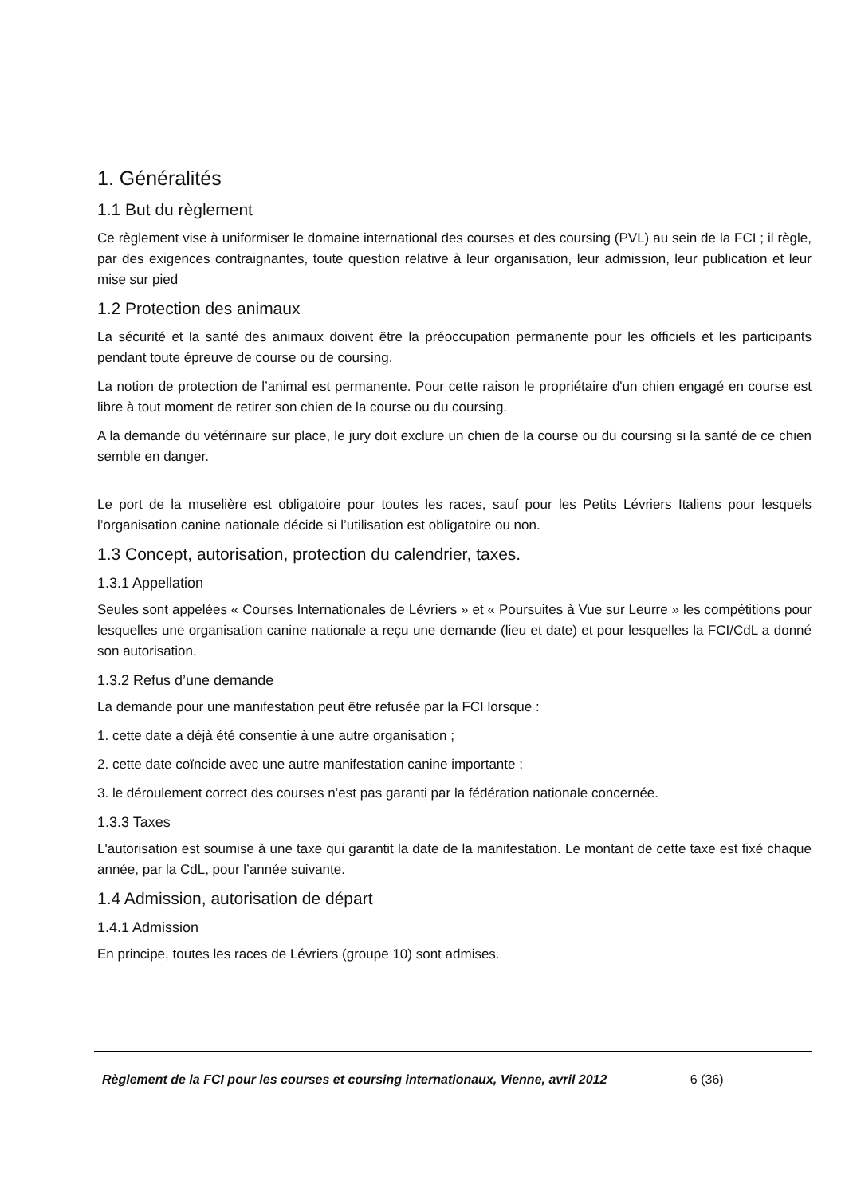1. Généralités
1.1 But du règlement
Ce règlement vise à uniformiser le domaine international des courses et des coursing (PVL) au sein de la FCI ; il règle, par des exigences contraignantes, toute question relative à leur organisation, leur admission, leur publication et leur mise sur pied
1.2 Protection des animaux
La sécurité et la santé des animaux doivent être la préoccupation permanente pour les officiels et les participants pendant toute épreuve de course ou de coursing.
La notion de protection de l’animal est permanente. Pour cette raison le propriétaire d'un chien engagé en course est libre à tout moment de retirer son chien de la course ou du coursing.
A la demande du vétérinaire sur place, le jury doit exclure un chien de la course ou du coursing si la santé de ce chien semble en danger.
Le port de la muselière est obligatoire pour toutes les races, sauf pour les Petits Lévriers Italiens pour lesquels l’organisation canine nationale décide si l’utilisation est obligatoire ou non.
1.3 Concept, autorisation, protection du calendrier, taxes.
1.3.1 Appellation
Seules sont appelées « Courses Internationales de Lévriers » et « Poursuites à Vue sur Leurre » les compétitions pour lesquelles une organisation canine nationale a reçu une demande (lieu et date) et pour lesquelles la FCI/CdL a donné son autorisation.
1.3.2 Refus d’une demande
La demande pour une manifestation peut être refusée par la FCI lorsque :
1. cette date a déjà été consentie à une autre organisation ;
2. cette date coïncide avec une autre manifestation canine importante ;
3. le déroulement correct des courses n’est pas garanti par la fédération nationale concernée.
1.3.3 Taxes
L'autorisation est soumise à une taxe qui garantit la date de la manifestation. Le montant de cette taxe est fixé chaque année, par la CdL, pour l’année suivante.
1.4 Admission, autorisation de départ
1.4.1 Admission
En principe, toutes les races de Lévriers (groupe 10) sont admises.
Règlement de la FCI pour les courses et coursing internationaux, Vienne, avril 2012 6 (36)